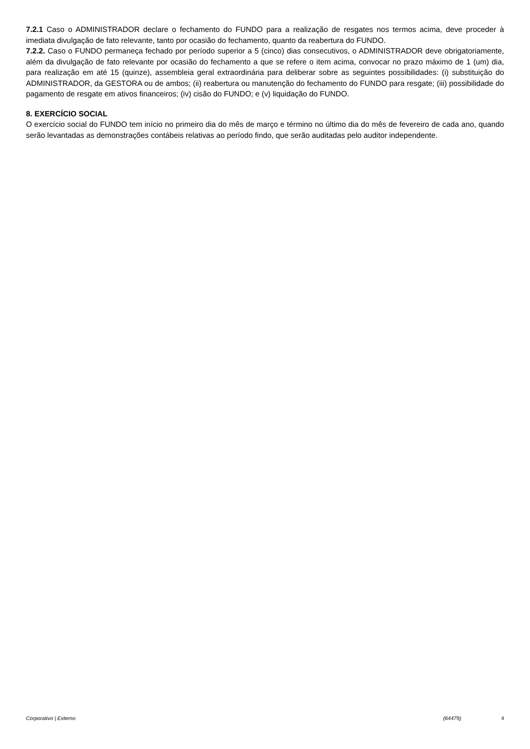7.2.1 Caso o ADMINISTRADOR declare o fechamento do FUNDO para a realização de resgates nos termos acima, deve proceder à imediata divulgação de fato relevante, tanto por ocasião do fechamento, quanto da reabertura do FUNDO.
7.2.2. Caso o FUNDO permaneça fechado por período superior a 5 (cinco) dias consecutivos, o ADMINISTRADOR deve obrigatoriamente, além da divulgação de fato relevante por ocasião do fechamento a que se refere o item acima, convocar no prazo máximo de 1 (um) dia, para realização em até 15 (quinze), assembleia geral extraordinária para deliberar sobre as seguintes possibilidades: (i) substituição do ADMINISTRADOR, da GESTORA ou de ambos; (ii) reabertura ou manutenção do fechamento do FUNDO para resgate; (iii) possibilidade do pagamento de resgate em ativos financeiros; (iv) cisão do FUNDO; e (v) liquidação do FUNDO.
8. EXERCÍCIO SOCIAL
O exercício social do FUNDO tem início no primeiro dia do mês de março e término no último dia do mês de fevereiro de cada ano, quando serão levantadas as demonstrações contábeis relativas ao período findo, que serão auditadas pelo auditor independente.
Corporativo | Externo (64479) 4